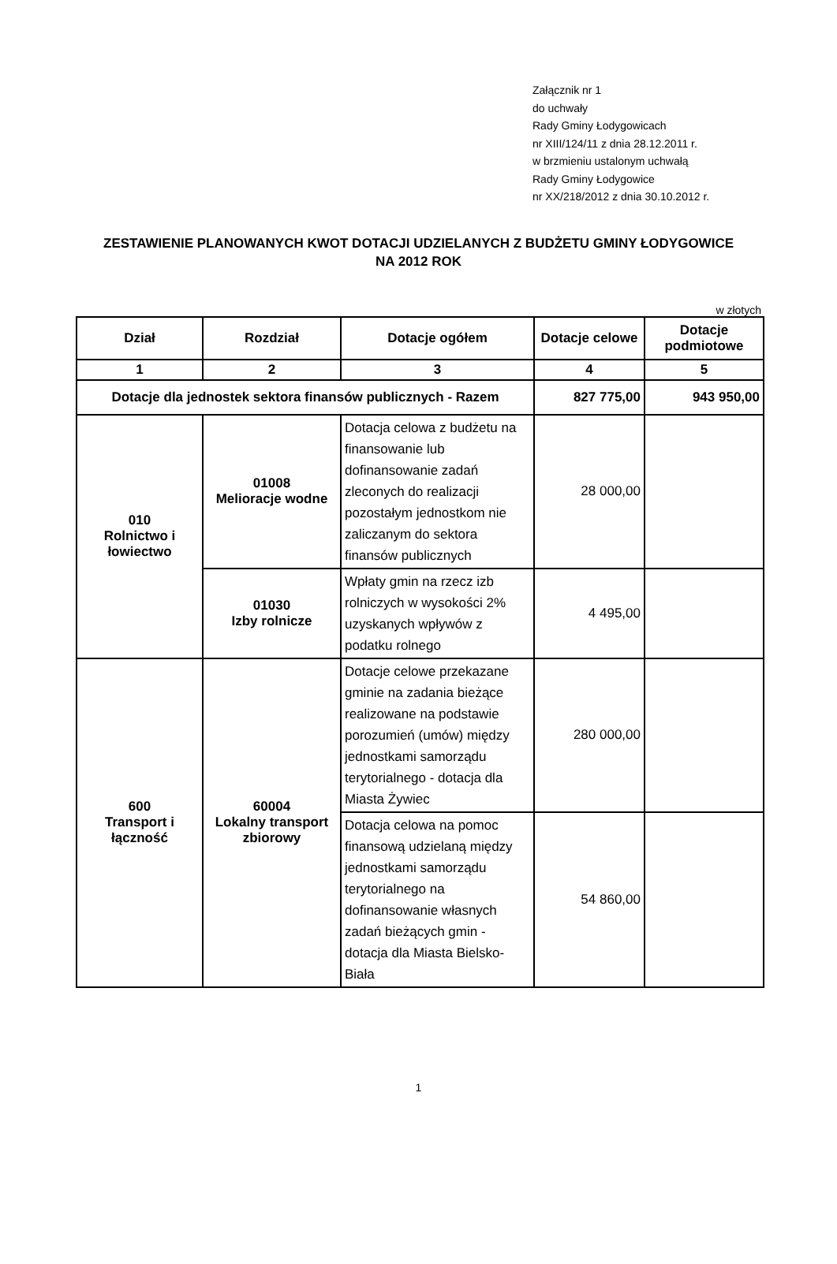Załącznik nr 1
do uchwały
Rady Gminy Łodygowicach
nr XIII/124/11 z dnia 28.12.2011 r.
w brzmieniu ustalonym uchwałą
Rady Gminy Łodygowice
nr XX/218/2012 z dnia 30.10.2012 r.
ZESTAWIENIE PLANOWANYCH KWOT DOTACJI UDZIELANYCH Z BUDŻETU GMINY ŁODYGOWICE
NA 2012 ROK
w złotych
| Dział | Rozdział | Dotacje ogółem | Dotacje celowe | Dotacje podmiotowe |
| --- | --- | --- | --- | --- |
| 1 | 2 | 3 | 4 | 5 |
| Dotacje dla jednostek sektora finansów publicznych - Razem | | | 827 775,00 | 943 950,00 |
| 010 Rolnictwo i łowiectwo | 01008 Melioracje wodne | Dotacja celowa z budżetu na finansowanie lub dofinansowanie zadań zleconych do realizacji pozostałym jednostkom nie zaliczanym do sektora finansów publicznych | 28 000,00 | |
| | 01030 Izby rolnicze | Wpłaty gmin na rzecz izb rolniczych w wysokości 2% uzyskanych wpływów z podatku rolnego | 4 495,00 | |
| 600 Transport i łączność | 60004 Lokalny transport zbiorowy | Dotacje celowe przekazane gminie na zadania bieżące realizowane na podstawie porozumień (umów) między jednostkami samorządu terytorialnego - dotacja dla Miasta Żywiec | 280 000,00 | |
| | | Dotacja celowa na pomoc finansową udzielaną między jednostkami samorządu terytorialnego na dofinansowanie własnych zadań bieżących gmin - dotacja dla Miasta Bielsko-Biała | 54 860,00 | |
1